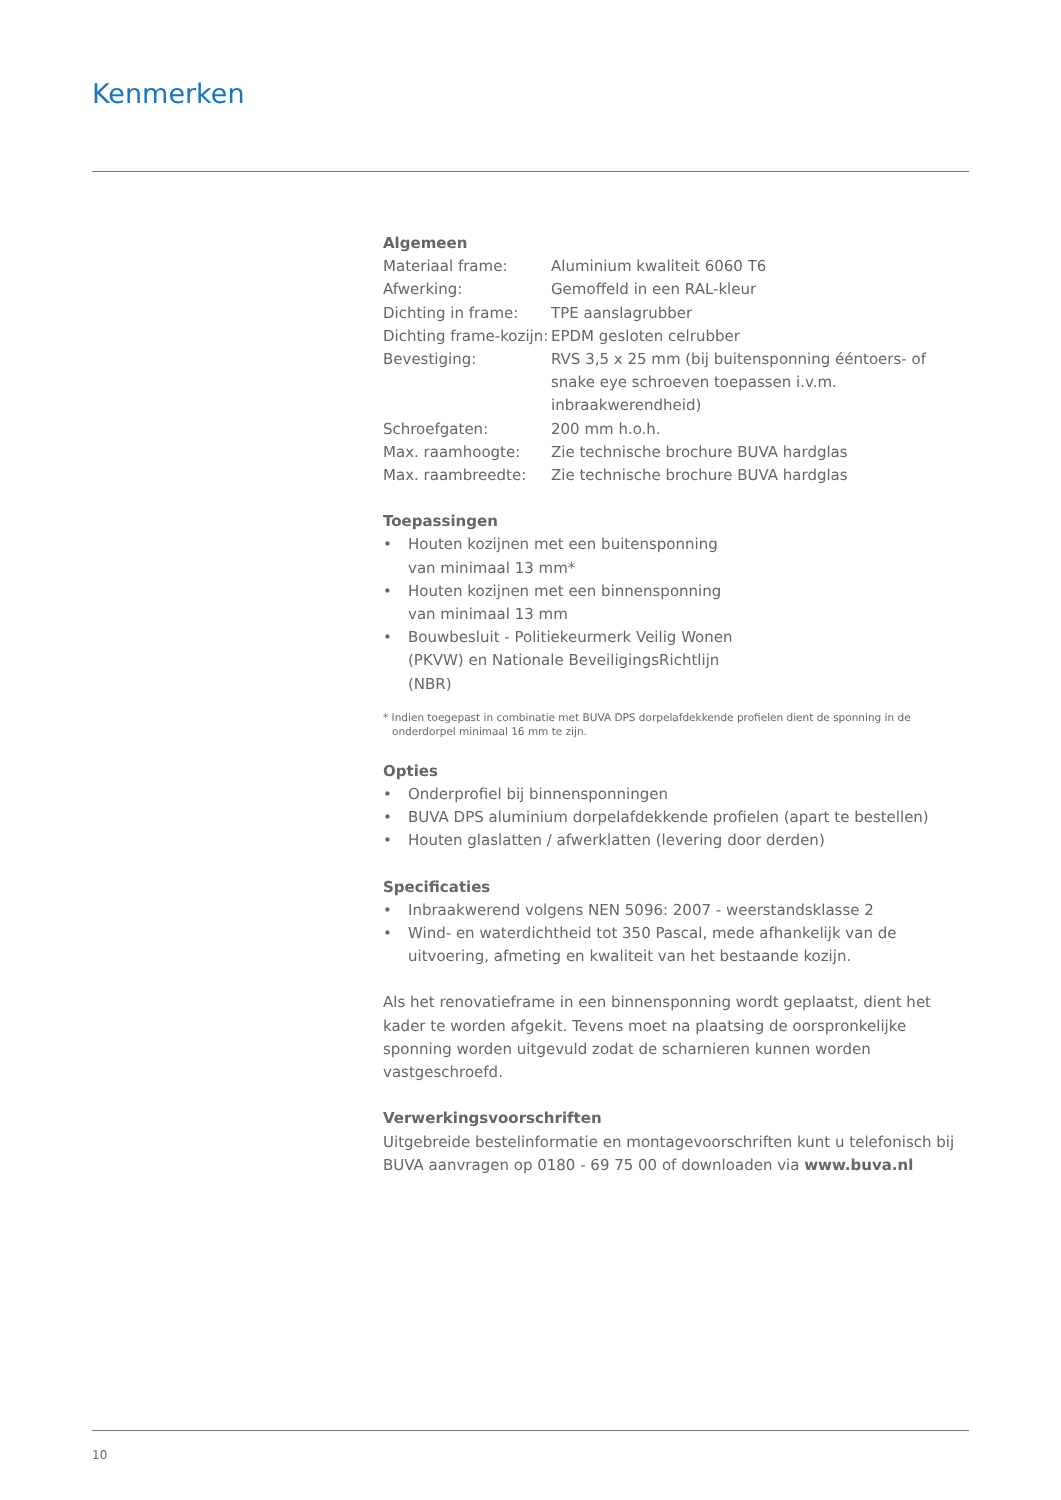Kenmerken
Algemeen
| Materiaal frame: | Aluminium kwaliteit 6060 T6 |
| Afwerking: | Gemoffeld in een RAL-kleur |
| Dichting in frame: | TPE aanslagrubber |
| Dichting frame-kozijn: | EPDM gesloten celrubber |
| Bevestiging: | RVS 3,5 x 25 mm (bij buitensponning ééntoers- of snake eye schroeven toepassen i.v.m. inbraakwerendheid) |
| Schroefgaten: | 200 mm h.o.h. |
| Max. raamhoogte: | Zie technische brochure BUVA hardglas |
| Max. raambreedte: | Zie technische brochure BUVA hardglas |
Toepassingen
• Houten kozijnen met een buitensponning van minimaal 13 mm*
• Houten kozijnen met een binnensponning van minimaal 13 mm
• Bouwbesluit - Politiekeurmerk Veilig Wonen (PKVW) en Nationale BeveiligingsRichtlijn (NBR)
* Indien toegepast in combinatie met BUVA DPS dorpelafdekkende profielen dient de sponning in de onderdorpel minimaal 16 mm te zijn.
Opties
• Onderprofiel bij binnensponningen
• BUVA DPS aluminium dorpelafdekkende profielen (apart te bestellen)
• Houten glaslatten / afwerklatten (levering door derden)
Specificaties
• Inbraakwerend volgens NEN 5096: 2007 - weerstandsklasse 2
• Wind- en waterdichtheid tot 350 Pascal, mede afhankelijk van de uitvoering, afmeting en kwaliteit van het bestaande kozijn.
Als het renovatieframe in een binnensponning wordt geplaatst, dient het kader te worden afgekit. Tevens moet na plaatsing de oorspronkelijke sponning worden uitgevuld zodat de scharnieren kunnen worden vastgeschroefd.
Verwerkingsvoorschriften
Uitgebreide bestelinformatie en montagevoorschriften kunt u telefonisch bij BUVA aanvragen op 0180 - 69 75 00 of downloaden via www.buva.nl
10